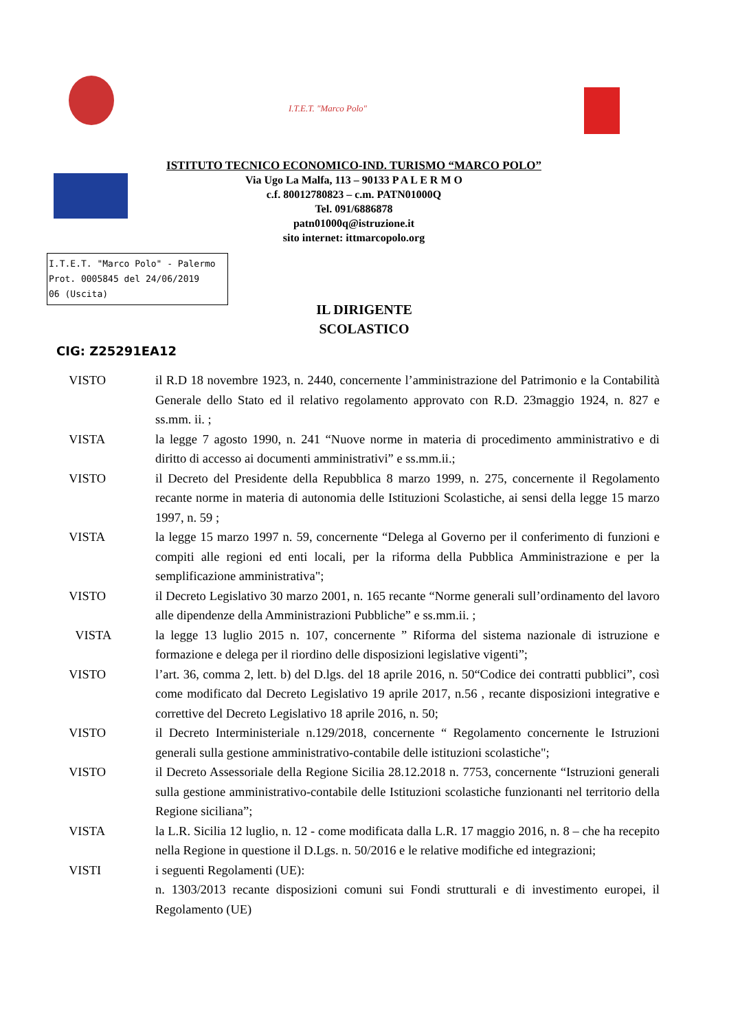I.T.E.T. "Marco Polo"
ISTITUTO TECNICO ECONOMICO-IND. TURISMO “MARCO POLO”
Via Ugo La Malfa, 113 – 90133 P A L E R M O
c.f. 80012780823 – c.m. PATN01000Q
Tel. 091/6886878
patn01000q@istruzione.it
sito internet: ittmarcopolo.org
I.T.E.T. "Marco Polo" - Palermo
Prot. 0005845 del 24/06/2019
06 (Uscita)
IL DIRIGENTE
SCOLASTICO
CIG: Z25291EA12
VISTO il R.D 18 novembre 1923, n. 2440, concernente l’amministrazione del Patrimonio e la Contabilità Generale dello Stato ed il relativo regolamento approvato con R.D. 23maggio 1924, n. 827 e ss.mm. ii. ;
VISTA la legge 7 agosto 1990, n. 241 “Nuove norme in materia di procedimento amministrativo e di diritto di accesso ai documenti amministrativi” e ss.mm.ii.;
VISTO il Decreto del Presidente della Repubblica 8 marzo 1999, n. 275, concernente il Regolamento recante norme in materia di autonomia delle Istituzioni Scolastiche, ai sensi della legge 15 marzo 1997, n. 59 ;
VISTA la legge 15 marzo 1997 n. 59, concernente “Delega al Governo per il conferimento di funzioni e compiti alle regioni ed enti locali, per la riforma della Pubblica Amministrazione e per la semplificazione amministrativa";
VISTO il Decreto Legislativo 30 marzo 2001, n. 165 recante “Norme generali sull’ordinamento del lavoro alle dipendenze della Amministrazioni Pubbliche” e ss.mm.ii. ;
VISTA la legge 13 luglio 2015 n. 107, concernente ” Riforma del sistema nazionale di istruzione e formazione e delega per il riordino delle disposizioni legislative vigenti”;
VISTO l’art. 36, comma 2, lett. b) del D.lgs. del 18 aprile 2016, n. 50“Codice dei contratti pubblici”, così come modificato dal Decreto Legislativo 19 aprile 2017, n.56 , recante disposizioni integrative e correttive del Decreto Legislativo 18 aprile 2016, n. 50;
VISTO il Decreto Interministeriale n.129/2018, concernente “ Regolamento concernente le Istruzioni generali sulla gestione amministrativo-contabile delle istituzioni scolastiche";
VISTO il Decreto Assessoriale della Regione Sicilia 28.12.2018 n. 7753, concernente “Istruzioni generali sulla gestione amministrativo-contabile delle Istituzioni scolastiche funzionanti nel territorio della Regione siciliana”;
VISTA la L.R. Sicilia 12 luglio, n. 12 - come modificata dalla L.R. 17 maggio 2016, n. 8 – che ha recepito nella Regione in questione il D.Lgs. n. 50/2016 e le relative modifiche ed integrazioni;
VISTI i seguenti Regolamenti (UE):
n. 1303/2013 recante disposizioni comuni sui Fondi strutturali e di investimento europei, il Regolamento (UE)